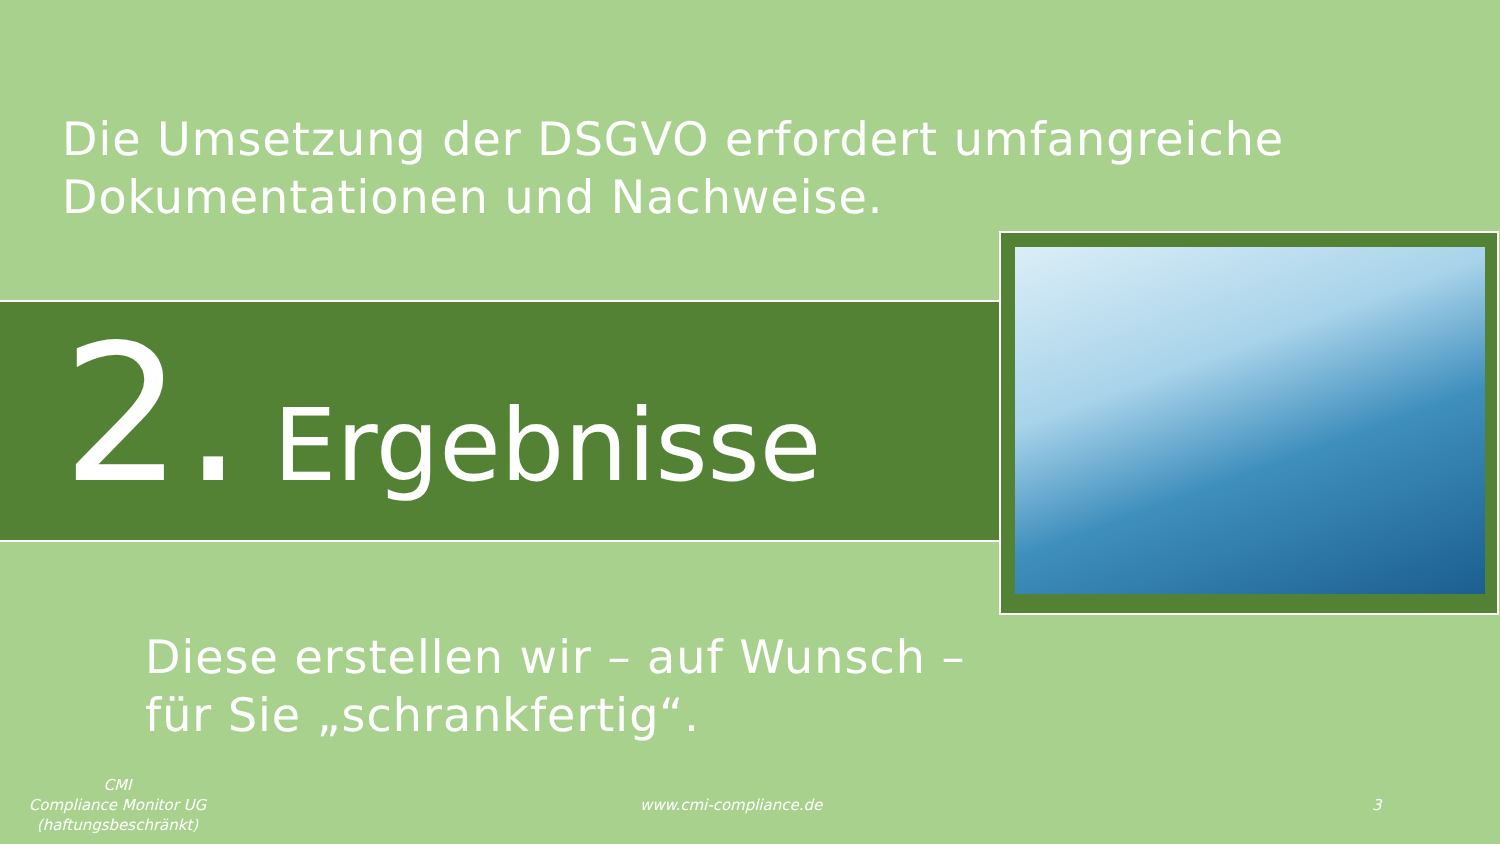Die Umsetzung der DSGVO erfordert umfangreiche
Dokumentationen und Nachweise.
2. Ergebnisse
Diese erstellen wir – auf Wunsch –
für Sie „schrankfertig“.
CMI
Compliance Monitor UG
(haftungsbeschränkt)
www.cmi-compliance.de 3